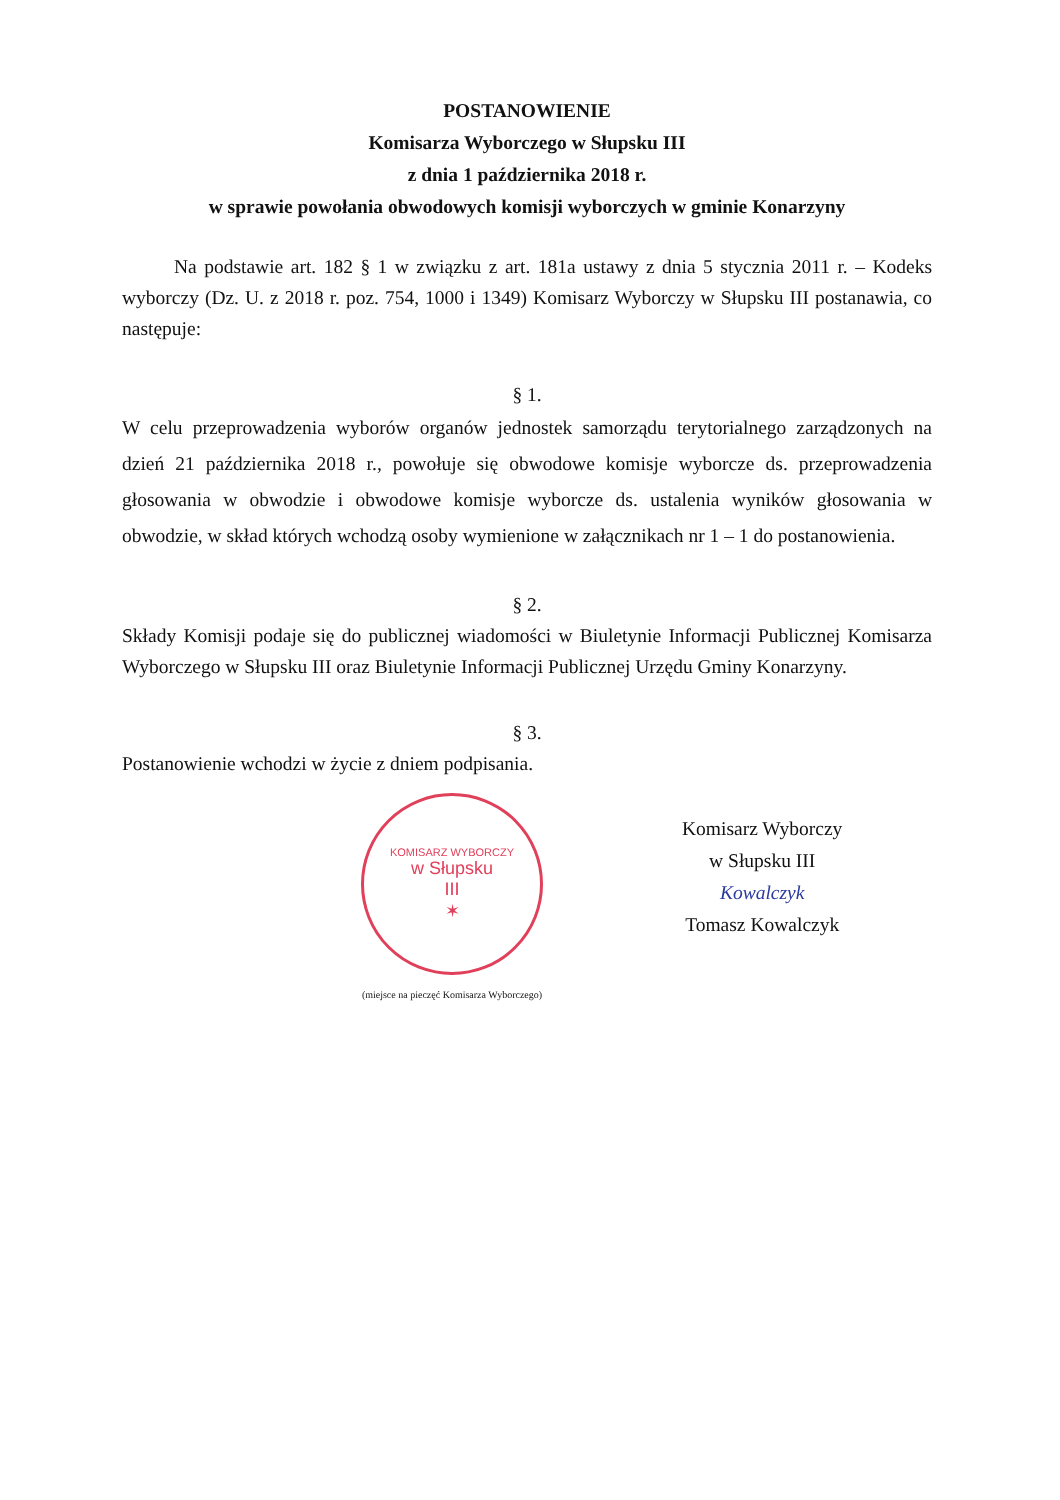POSTANOWIENIE
Komisarza Wyborczego w Słupsku III
z dnia 1 października 2018 r.
w sprawie powołania obwodowych komisji wyborczych w gminie Konarzyny
Na podstawie art. 182 § 1 w związku z art. 181a ustawy z dnia 5 stycznia 2011 r. – Kodeks wyborczy (Dz. U. z 2018 r. poz. 754, 1000 i 1349) Komisarz Wyborczy w Słupsku III postanawia, co następuje:
§ 1.
W celu przeprowadzenia wyborów organów jednostek samorządu terytorialnego zarządzonych na dzień 21 października 2018 r., powołuje się obwodowe komisje wyborcze ds. przeprowadzenia głosowania w obwodzie i obwodowe komisje wyborcze ds. ustalenia wyników głosowania w obwodzie, w skład których wchodzą osoby wymienione w załącznikach nr 1 – 1 do postanowienia.
§ 2.
Składy Komisji podaje się do publicznej wiadomości w Biuletynie Informacji Publicznej Komisarza Wyborczego w Słupsku III oraz Biuletynie Informacji Publicznej Urzędu Gminy Konarzyny.
§ 3.
Postanowienie wchodzi w życie z dniem podpisania.
KOMISARZ WYBORCZY
w Słupsku
III
✶
(miejsce na pieczęć Komisarza Wyborczego)
Komisarz Wyborczy
w Słupsku III
Kowalczyk
Tomasz Kowalczyk